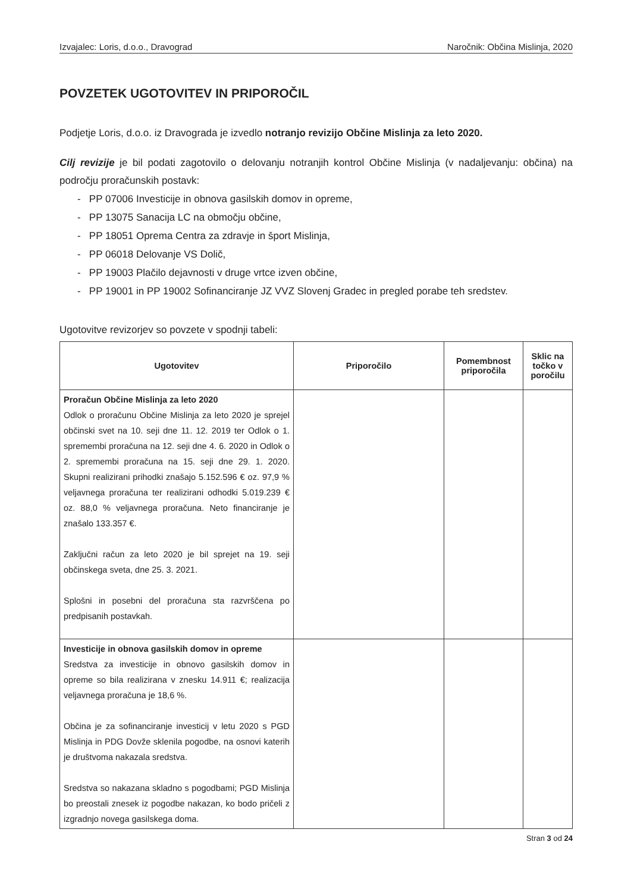Izvajalec: Loris, d.o.o., Dravograd Naročnik: Občina Mislinja, 2020
POVZETEK UGOTOVITEV IN PRIPOROČIL
Podjetje Loris, d.o.o. iz Dravograda je izvedlo notranjo revizijo Občine Mislinja za leto 2020.
Cilj revizije je bil podati zagotovilo o delovanju notranjih kontrol Občine Mislinja (v nadaljevanju: občina) na področju proračunskih postavk:
- PP 07006 Investicije in obnova gasilskih domov in opreme,
- PP 13075 Sanacija LC na območju občine,
- PP 18051 Oprema Centra za zdravje in šport Mislinja,
- PP 06018 Delovanje VS Dolič,
- PP 19003 Plačilo dejavnosti v druge vrtce izven občine,
- PP 19001 in PP 19002 Sofinanciranje JZ VVZ Slovenj Gradec in pregled porabe teh sredstev.
Ugotovitve revizorjev so povzete v spodnji tabeli:
| Ugotovitev | Priporočilo | Pomembnost priporočila | Sklic na točko v poročilu |
| --- | --- | --- | --- |
| Proračun Občine Mislinja za leto 2020 Odlok o proračunu Občine Mislinja za leto 2020 je sprejel občinski svet na 10. seji dne 11. 12. 2019 ter Odlok o 1. spremembi proračuna na 12. seji dne 4. 6. 2020 in Odlok o 2. spremembi proračuna na 15. seji dne 29. 1. 2020. Skupni realizirani prihodki znašajo 5.152.596 € oz. 97,9 % veljavnega proračuna ter realizirani odhodki 5.019.239 € oz. 88,0 % veljavnega proračuna. Neto financiranje je znašalo 133.357 €. Zaključni račun za leto 2020 je bil sprejet na 19. seji občinskega sveta, dne 25. 3. 2021. Splošni in posebni del proračuna sta razvrščena po predpisanih postavkah. | | | |
| Investicije in obnova gasilskih domov in opreme Sredstva za investicije in obnovo gasilskih domov in opreme so bila realizirana v znesku 14.911 €; realizacija veljavnega proračuna je 18,6 %. Občina je za sofinanciranje investicij v letu 2020 s PGD Mislinja in PDG Dovže sklenila pogodbe, na osnovi katerih je društvoma nakazala sredstva. Sredstva so nakazana skladno s pogodbami; PGD Mislinja bo preostali znesek iz pogodbe nakazan, ko bodo pričeli z izgradnjo novega gasilskega doma. | | | |
Stran 3 od 24